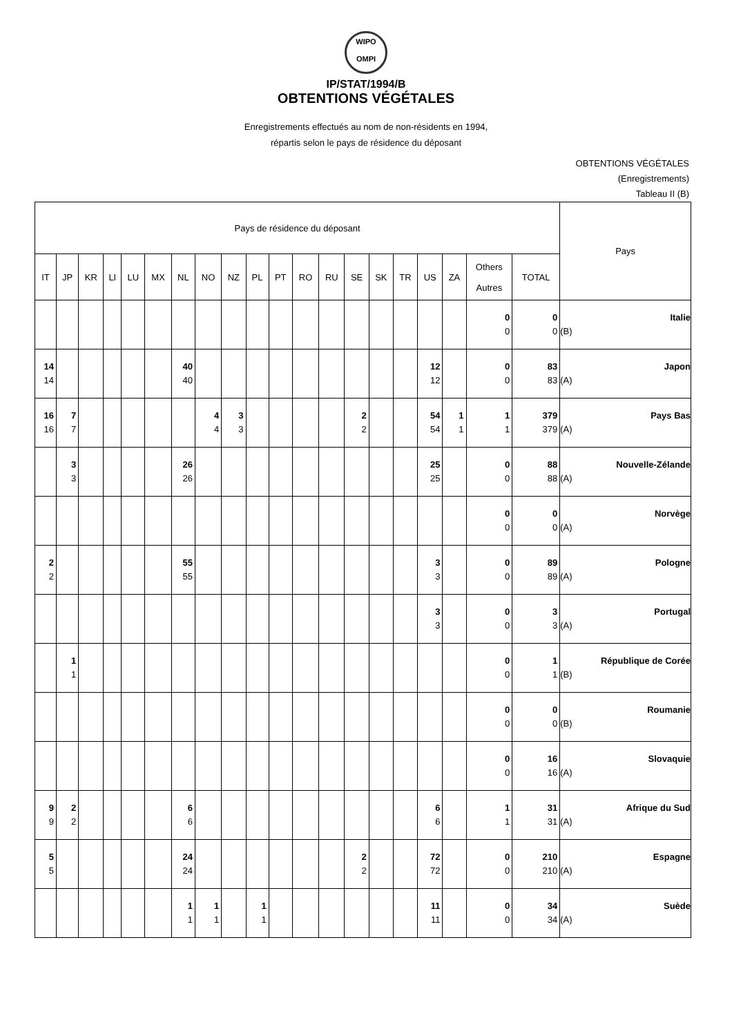WIPO
OMPI
IP/STAT/1994/B
OBTENTIONS VÉGÉTALES
Enregistrements effectués au nom de non-résidents en 1994,
répartis selon le pays de résidence du déposant
OBTENTIONS VÉGÉTALES
(Enregistrements)
Tableau II (B)
| Pays de résidence du déposant | | | | | | | | | | | | | | | | | | | | Pays |
| --- | --- | --- | --- | --- | --- | --- | --- | --- | --- | --- | --- | --- | --- | --- | --- | --- | --- | --- | --- | --- |
| IT | JP | KR | LI | LU | MX | NL | NO | NZ | PL | PT | RO | RU | SE | SK | TR | US | ZA | Others Autres | TOTAL | |
| | | | | | | | | | | | | | | | | | | 0 0 | 0 0 | Italie (B) |
| 14 14 | | | | | | 40 40 | | | | | | | | | | 12 12 | | 0 0 | 83 83 | Japon (A) |
| 16 16 | 7 7 | | | | | | 4 4 | 3 3 | | | | | 2 2 | | | 54 54 | 1 1 | 1 1 | 379 379 | Pays Bas (A) |
| | 3 3 | | | | | 26 26 | | | | | | | | | | 25 25 | | 0 0 | 88 88 | Nouvelle-Zélande (A) |
| | | | | | | | | | | | | | | | | | | 0 0 | 0 0 | Norvège (A) |
| 2 2 | | | | | | 55 55 | | | | | | | | | | 3 3 | | 0 0 | 89 89 | Pologne (A) |
| | | | | | | | | | | | | | | | | 3 3 | | 0 0 | 3 3 | Portugal (A) |
| | 1 1 | | | | | | | | | | | | | | | | | 0 0 | 1 1 | République de Corée (B) |
| | | | | | | | | | | | | | | | | | | 0 0 | 0 0 | Roumanie (B) |
| | | | | | | | | | | | | | | | | | | 0 0 | 16 16 | Slovaquie (A) |
| 9 9 | 2 2 | | | | | 6 6 | | | | | | | | | | 6 6 | | 1 1 | 31 31 | Afrique du Sud (A) |
| 5 5 | | | | | | 24 24 | | | | | | | 2 2 | | | 72 72 | | 0 0 | 210 210 | Espagne (A) |
| | | | | | | 1 1 | 1 1 | | 1 1 | | | | | | | 11 11 | | 0 0 | 34 34 | Suède (A) |